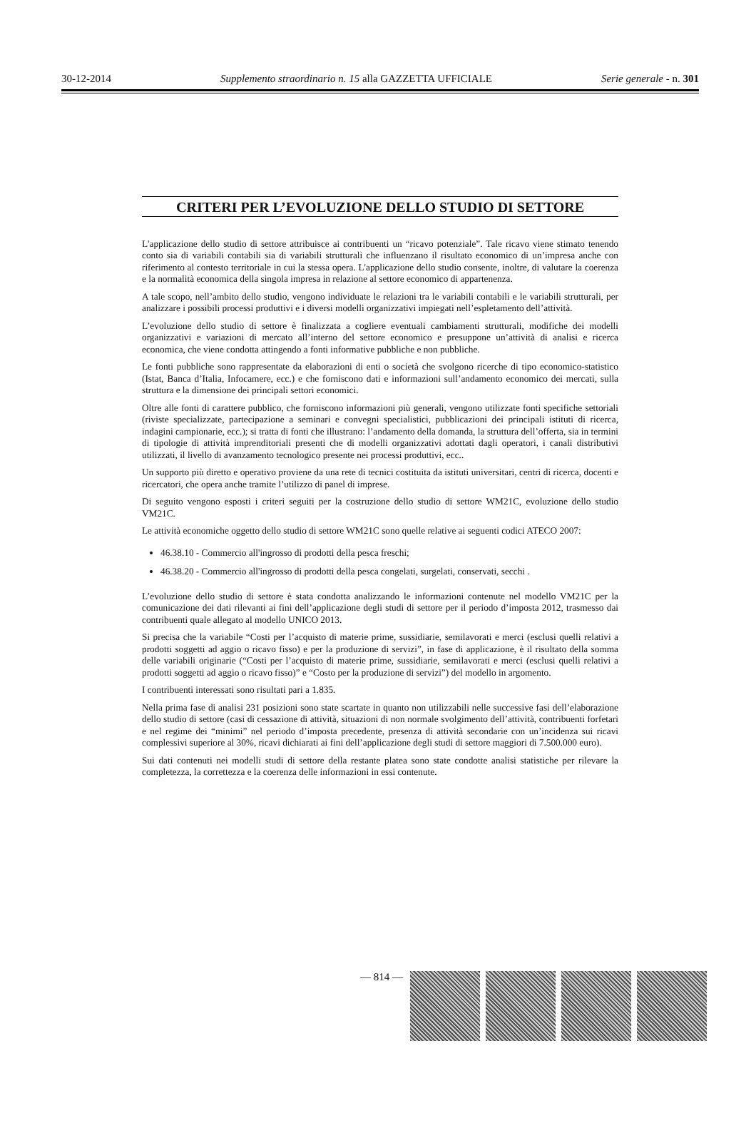30-12-2014 Supplemento straordinario n. 15 alla GAZZETTA UFFICIALE Serie generale - n. 301
CRITERI PER L’EVOLUZIONE DELLO STUDIO DI SETTORE
L'applicazione dello studio di settore attribuisce ai contribuenti un “ricavo potenziale”. Tale ricavo viene stimato tenendo conto sia di variabili contabili sia di variabili strutturali che influenzano il risultato economico di un’impresa anche con riferimento al contesto territoriale in cui la stessa opera. L'applicazione dello studio consente, inoltre, di valutare la coerenza e la normalità economica della singola impresa in relazione al settore economico di appartenenza.
A tale scopo, nell’ambito dello studio, vengono individuate le relazioni tra le variabili contabili e le variabili strutturali, per analizzare i possibili processi produttivi e i diversi modelli organizzativi impiegati nell’espletamento dell’attività.
L’evoluzione dello studio di settore è finalizzata a cogliere eventuali cambiamenti strutturali, modifiche dei modelli organizzativi e variazioni di mercato all’interno del settore economico e presuppone un’attività di analisi e ricerca economica, che viene condotta attingendo a fonti informative pubbliche e non pubbliche.
Le fonti pubbliche sono rappresentate da elaborazioni di enti o società che svolgono ricerche di tipo economico-statistico (Istat, Banca d’Italia, Infocamere, ecc.) e che forniscono dati e informazioni sull’andamento economico dei mercati, sulla struttura e la dimensione dei principali settori economici.
Oltre alle fonti di carattere pubblico, che forniscono informazioni più generali, vengono utilizzate fonti specifiche settoriali (riviste specializzate, partecipazione a seminari e convegni specialistici, pubblicazioni dei principali istituti di ricerca, indagini campionarie, ecc.); si tratta di fonti che illustrano: l’andamento della domanda, la struttura dell’offerta, sia in termini di tipologie di attività imprenditoriali presenti che di modelli organizzativi adottati dagli operatori, i canali distributivi utilizzati, il livello di avanzamento tecnologico presente nei processi produttivi, ecc..
Un supporto più diretto e operativo proviene da una rete di tecnici costituita da istituti universitari, centri di ricerca, docenti e ricercatori, che opera anche tramite l’utilizzo di panel di imprese.
Di seguito vengono esposti i criteri seguiti per la costruzione dello studio di settore WM21C, evoluzione dello studio VM21C.
Le attività economiche oggetto dello studio di settore WM21C sono quelle relative ai seguenti codici ATECO 2007:
46.38.10 - Commercio all'ingrosso di prodotti della pesca freschi;
46.38.20 - Commercio all'ingrosso di prodotti della pesca congelati, surgelati, conservati, secchi .
L’evoluzione dello studio di settore è stata condotta analizzando le informazioni contenute nel modello VM21C per la comunicazione dei dati rilevanti ai fini dell’applicazione degli studi di settore per il periodo d’imposta 2012, trasmesso dai contribuenti quale allegato al modello UNICO 2013.
Si precisa che la variabile “Costi per l’acquisto di materie prime, sussidiarie, semilavorati e merci (esclusi quelli relativi a prodotti soggetti ad aggio o ricavo fisso) e per la produzione di servizi”, in fase di applicazione, è il risultato della somma delle variabili originarie (“Costi per l’acquisto di materie prime, sussidiarie, semilavorati e merci (esclusi quelli relativi a prodotti soggetti ad aggio o ricavo fisso)” e “Costo per la produzione di servizi”) del modello in argomento.
I contribuenti interessati sono risultati pari a 1.835.
Nella prima fase di analisi 231 posizioni sono state scartate in quanto non utilizzabili nelle successive fasi dell’elaborazione dello studio di settore (casi di cessazione di attività, situazioni di non normale svolgimento dell’attività, contribuenti forfetari e nel regime dei “minimi” nel periodo d’imposta precedente, presenza di attività secondarie con un’incidenza sui ricavi complessivi superiore al 30%, ricavi dichiarati ai fini dell’applicazione degli studi di settore maggiori di 7.500.000 euro).
Sui dati contenuti nei modelli studi di settore della restante platea sono state condotte analisi statistiche per rilevare la completezza, la correttezza e la coerenza delle informazioni in essi contenute.
— 814 —